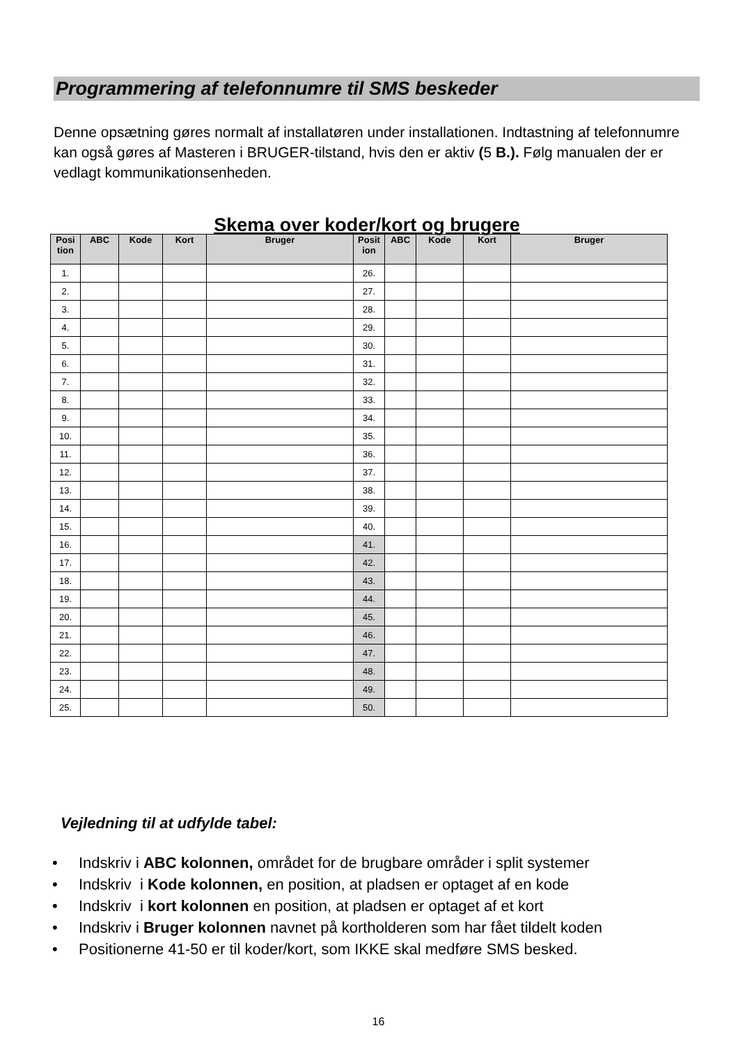Programmering af telefonnumre til SMS beskeder
Denne opsætning gøres normalt af installatøren under installationen. Indtastning af telefonnumre kan også gøres af Masteren i BRUGER-tilstand, hvis den er aktiv (5 B.). Følg manualen der er vedlagt kommunikationsenheden.
Skema over koder/kort og brugere
| Posi tion | ABC | Kode | Kort | Bruger | Posit ion | ABC | Kode | Kort | Bruger |
| --- | --- | --- | --- | --- | --- | --- | --- | --- | --- |
| 1. | | | | | 26. | | | | |
| 2. | | | | | 27. | | | | |
| 3. | | | | | 28. | | | | |
| 4. | | | | | 29. | | | | |
| 5. | | | | | 30. | | | | |
| 6. | | | | | 31. | | | | |
| 7. | | | | | 32. | | | | |
| 8. | | | | | 33. | | | | |
| 9. | | | | | 34. | | | | |
| 10. | | | | | 35. | | | | |
| 11. | | | | | 36. | | | | |
| 12. | | | | | 37. | | | | |
| 13. | | | | | 38. | | | | |
| 14. | | | | | 39. | | | | |
| 15. | | | | | 40. | | | | |
| 16. | | | | | 41. | | | | |
| 17. | | | | | 42. | | | | |
| 18. | | | | | 43. | | | | |
| 19. | | | | | 44. | | | | |
| 20. | | | | | 45. | | | | |
| 21. | | | | | 46. | | | | |
| 22. | | | | | 47. | | | | |
| 23. | | | | | 48. | | | | |
| 24. | | | | | 49. | | | | |
| 25. | | | | | 50. | | | | |
Vejledning til at udfylde tabel:
• Indskriv i ABC kolonnen, området for de brugbare områder i split systemer
• Indskriv i Kode kolonnen, en position, at pladsen er optaget af en kode
• Indskriv i kort kolonnen en position, at pladsen er optaget af et kort
• Indskriv i Bruger kolonnen navnet på kortholderen som har fået tildelt koden
• Positionerne 41-50 er til koder/kort, som IKKE skal medføre SMS besked.
16